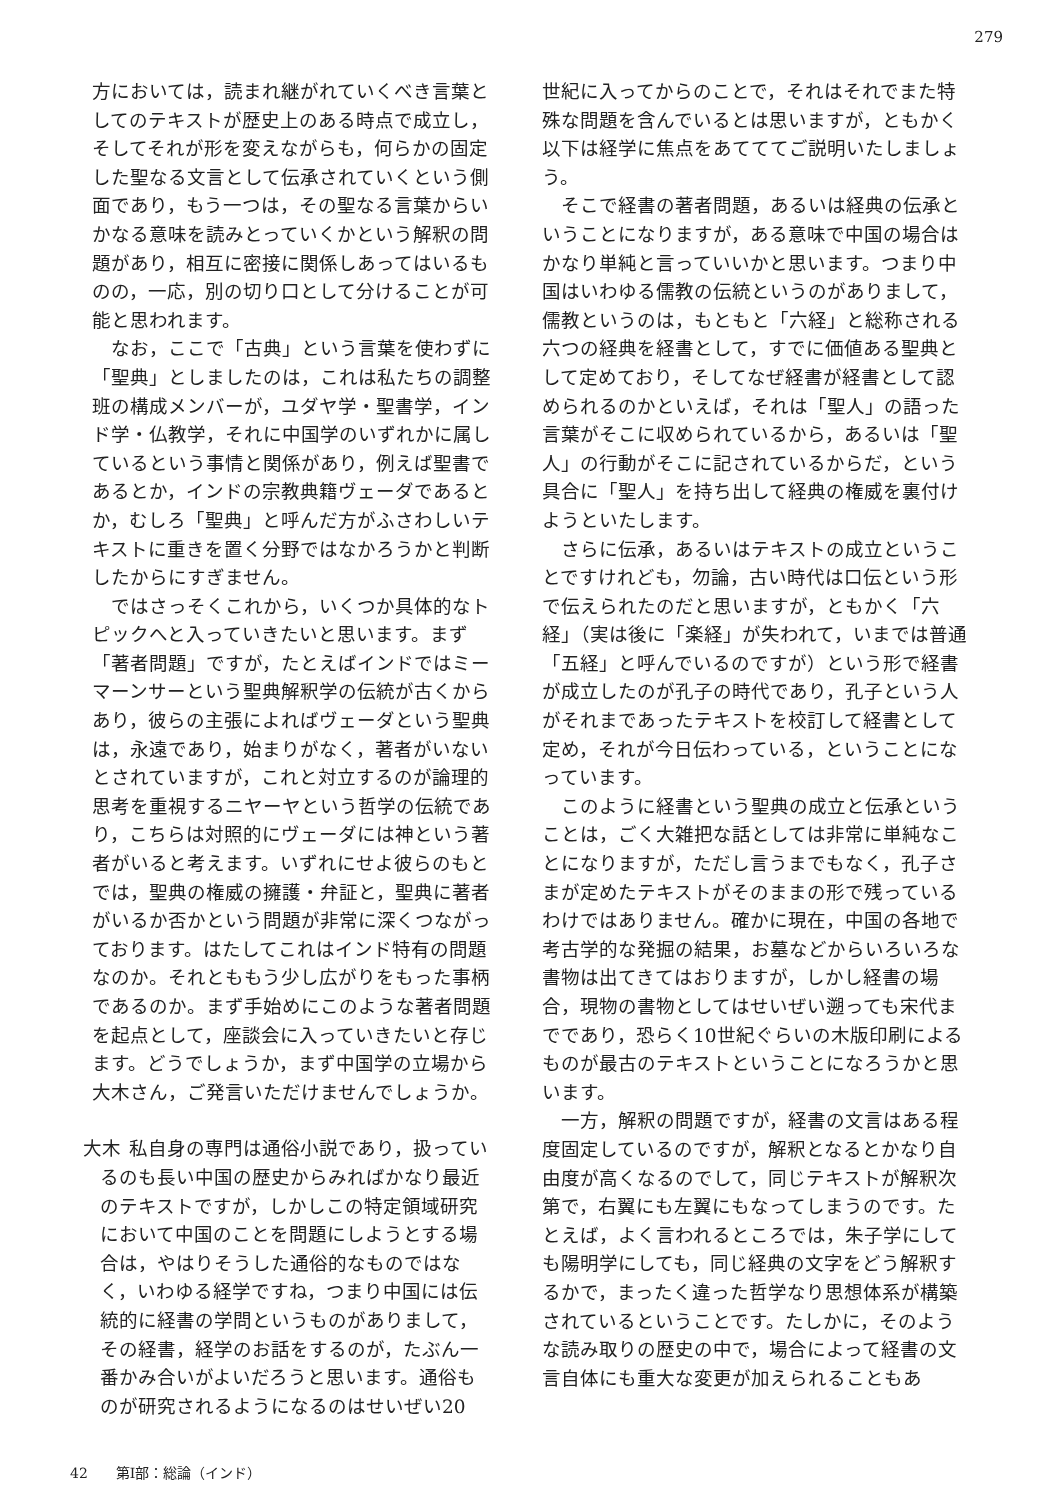279
方においては，読まれ継がれていくべき言葉としてのテキストが歴史上のある時点で成立し，そしてそれが形を変えながらも，何らかの固定した聖なる文言として伝承されていくという側面であり，もう一つは，その聖なる言葉からいかなる意味を読みとっていくかという解釈の問題があり，相互に密接に関係しあってはいるものの，一応，別の切り口として分けることが可能と思われます。
なお，ここで「古典」という言葉を使わずに「聖典」としましたのは，これは私たちの調整班の構成メンバーが，ユダヤ学・聖書学，インド学・仏教学，それに中国学のいずれかに属しているという事情と関係があり，例えば聖書であるとか，インドの宗教典籍ヴェーダであるとか，むしろ「聖典」と呼んだ方がふさわしいテキストに重きを置く分野ではなかろうかと判断したからにすぎません。
ではさっそくこれから，いくつか具体的なトピックへと入っていきたいと思います。まず「著者問題」ですが，たとえばインドではミーマーンサーという聖典解釈学の伝統が古くからあり，彼らの主張によればヴェーダという聖典は，永遠であり，始まりがなく，著者がいないとされていますが，これと対立するのが論理的思考を重視するニヤーヤという哲学の伝統であり，こちらは対照的にヴェーダには神という著者がいると考えます。いずれにせよ彼らのもとでは，聖典の権威の擁護・弁証と，聖典に著者がいるか否かという問題が非常に深くつながっております。はたしてこれはインド特有の問題なのか。それとももう少し広がりをもった事柄であるのか。まず手始めにこのような著者問題を起点として，座談会に入っていきたいと存じます。どうでしょうか，まず中国学の立場から大木さん，ご発言いただけませんでしょうか。
大木 私自身の専門は通俗小説であり，扱っているのも長い中国の歴史からみればかなり最近のテキストですが，しかしこの特定領域研究において中国のことを問題にしようとする場合は，やはりそうした通俗的なものではなく，いわゆる経学ですね，つまり中国には伝統的に経書の学問というものがありまして，その経書，経学のお話をするのが，たぶん一番かみ合いがよいだろうと思います。通俗ものが研究されるようになるのはせいぜい20
世紀に入ってからのことで，それはそれでまた特殊な問題を含んでいるとは思いますが，ともかく以下は経学に焦点をあてててご説明いたしましょう。
そこで経書の著者問題，あるいは経典の伝承ということになりますが，ある意味で中国の場合はかなり単純と言っていいかと思います。つまり中国はいわゆる儒教の伝統というのがありまして，儒教というのは，もともと「六経」と総称される六つの経典を経書として，すでに価値ある聖典として定めており，そしてなぜ経書が経書として認められるのかといえば，それは「聖人」の語った言葉がそこに収められているから，あるいは「聖人」の行動がそこに記されているからだ，という具合に「聖人」を持ち出して経典の権威を裏付けようといたします。
さらに伝承，あるいはテキストの成立ということですけれども，勿論，古い時代は口伝という形で伝えられたのだと思いますが，ともかく「六経」（実は後に「楽経」が失われて，いまでは普通「五経」と呼んでいるのですが）という形で経書が成立したのが孔子の時代であり，孔子という人がそれまであったテキストを校訂して経書として定め，それが今日伝わっている，ということになっています。
このように経書という聖典の成立と伝承ということは，ごく大雑把な話としては非常に単純なことになりますが，ただし言うまでもなく，孔子さまが定めたテキストがそのままの形で残っているわけではありません。確かに現在，中国の各地で考古学的な発掘の結果，お墓などからいろいろな書物は出てきてはおりますが，しかし経書の場合，現物の書物としてはせいぜい遡っても宋代までであり，恐らく10世紀ぐらいの木版印刷によるものが最古のテキストということになろうかと思います。
一方，解釈の問題ですが，経書の文言はある程度固定しているのですが，解釈となるとかなり自由度が高くなるのでして，同じテキストが解釈次第で，右翼にも左翼にもなってしまうのです。たとえば，よく言われるところでは，朱子学にしても陽明学にしても，同じ経典の文字をどう解釈するかで，まったく違った哲学なり思想体系が構築されているということです。たしかに，そのような読み取りの歴史の中で，場合によって経書の文言自体にも重大な変更が加えられることもあ
42　　第Ⅰ部：総論（インド）